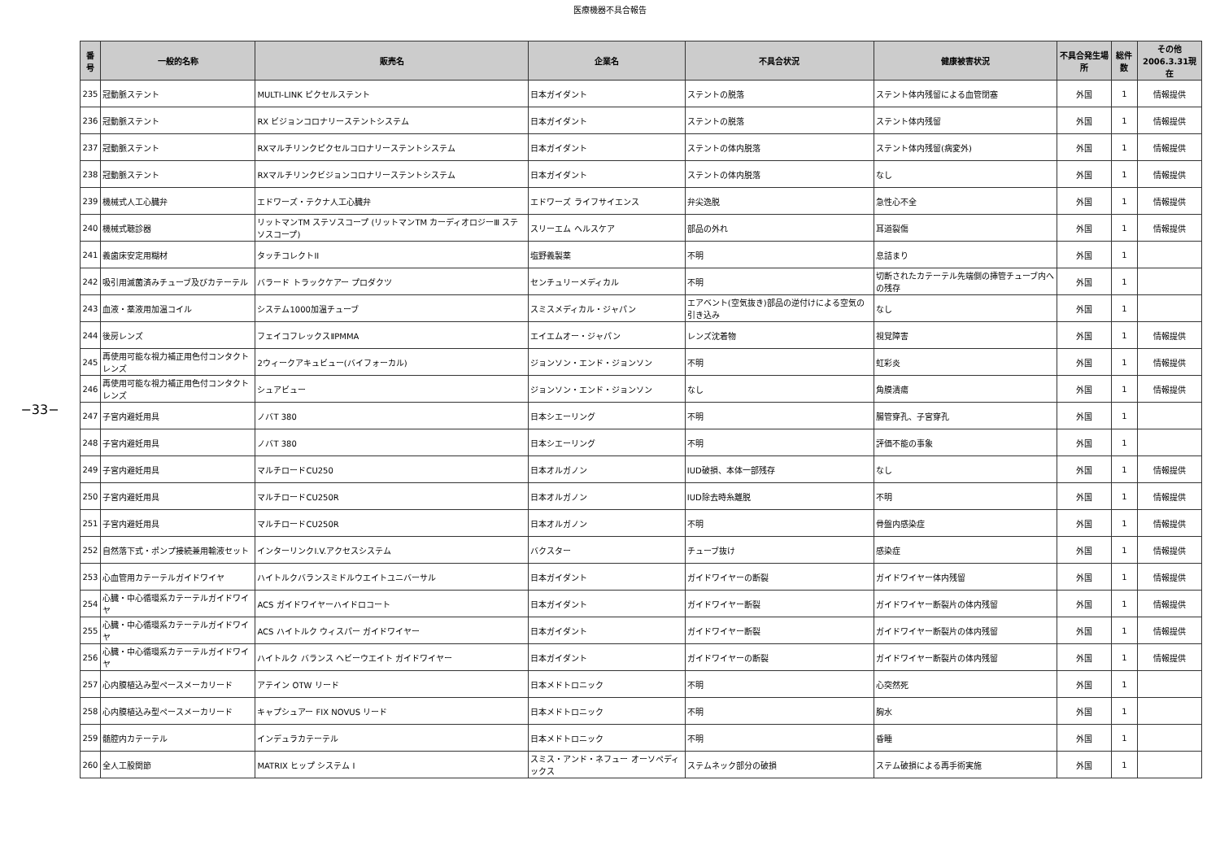医療機器不具合報告
−33−
| 番号 | 一般的名称 | 販売名 | 企業名 | 不具合状況 | 健康被害状況 | 不具合発生場所 | 総件数 | その他 2006.3.31現在 |
| --- | --- | --- | --- | --- | --- | --- | --- | --- |
| 235 | 冠動脈ステント | MULTI-LINK ピクセルステント | 日本ガイダント | ステントの脱落 | ステント体内残留による血管閉塞 | 外国 | 1 | 情報提供 |
| 236 | 冠動脈ステント | RX ビジョンコロナリーステントシステム | 日本ガイダント | ステントの脱落 | ステント体内残留 | 外国 | 1 | 情報提供 |
| 237 | 冠動脈ステント | RXマルチリンクピクセルコロナリーステントシステム | 日本ガイダント | ステントの体内脱落 | ステント体内残留(病変外) | 外国 | 1 | 情報提供 |
| 238 | 冠動脈ステント | RXマルチリンクビジョンコロナリーステントシステム | 日本ガイダント | ステントの体内脱落 | なし | 外国 | 1 | 情報提供 |
| 239 | 機械式人工心臓弁 | エドワーズ・テクナ人工心臓弁 | エドワーズ ライフサイエンス | 弁尖逸脱 | 急性心不全 | 外国 | 1 | 情報提供 |
| 240 | 機械式聴診器 | リットマンTM ステソスコープ (リットマンTM カーディオロジーⅢ ステソスコープ) | スリーエム ヘルスケア | 部品の外れ | 耳道裂傷 | 外国 | 1 | 情報提供 |
| 241 | 義歯床安定用糊材 | タッチコレクトII | 塩野義製薬 | 不明 | 息詰まり | 外国 | 1 | |
| 242 | 吸引用滅菌済みチューブ及びカテーテル | バラード トラックケアー プロダクツ | センチュリーメディカル | 不明 | 切断されたカテーテル先端側の挿管チューブ内への残存 | 外国 | 1 | |
| 243 | 血液・薬液用加温コイル | システム1000加温チューブ | スミスメディカル・ジャパン | エアベント(空気抜き)部品の逆付けによる空気の引き込み | なし | 外国 | 1 | |
| 244 | 後房レンズ | フェイコフレックスⅡPMMA | エイエムオー・ジャパン | レンズ沈着物 | 視覚障害 | 外国 | 1 | 情報提供 |
| 245 | 再使用可能な視力補正用色付コンタクトレンズ | 2ウィークアキュビュー(バイフォーカル) | ジョンソン・エンド・ジョンソン | 不明 | 虹彩炎 | 外国 | 1 | 情報提供 |
| 246 | 再使用可能な視力補正用色付コンタクトレンズ | シュアビュー | ジョンソン・エンド・ジョンソン | なし | 角膜潰瘍 | 外国 | 1 | 情報提供 |
| 247 | 子宮内避妊用具 | ノバT 380 | 日本シエーリング | 不明 | 腸管穿孔、子宮穿孔 | 外国 | 1 | |
| 248 | 子宮内避妊用具 | ノバT 380 | 日本シエーリング | 不明 | 評価不能の事象 | 外国 | 1 | |
| 249 | 子宮内避妊用具 | マルチロードCU250 | 日本オルガノン | IUD破損、本体一部残存 | なし | 外国 | 1 | 情報提供 |
| 250 | 子宮内避妊用具 | マルチロードCU250R | 日本オルガノン | IUD除去時糸離脱 | 不明 | 外国 | 1 | 情報提供 |
| 251 | 子宮内避妊用具 | マルチロードCU250R | 日本オルガノン | 不明 | 骨盤内感染症 | 外国 | 1 | 情報提供 |
| 252 | 自然落下式・ポンプ接続兼用輸液セット | インターリンクI.V.アクセスシステム | バクスター | チューブ抜け | 感染症 | 外国 | 1 | 情報提供 |
| 253 | 心血管用カテーテルガイドワイヤ | ハイトルクバランスミドルウエイトユニバーサル | 日本ガイダント | ガイドワイヤーの断裂 | ガイドワイヤー体内残留 | 外国 | 1 | 情報提供 |
| 254 | 心臓・中心循環系カテーテルガイドワイヤ | ACS ガイドワイヤーハイドロコート | 日本ガイダント | ガイドワイヤー断裂 | ガイドワイヤー断裂片の体内残留 | 外国 | 1 | 情報提供 |
| 255 | 心臓・中心循環系カテーテルガイドワイヤ | ACS ハイトルク ウィスパー ガイドワイヤー | 日本ガイダント | ガイドワイヤー断裂 | ガイドワイヤー断裂片の体内残留 | 外国 | 1 | 情報提供 |
| 256 | 心臓・中心循環系カテーテルガイドワイヤ | ハイトルク バランス ヘビーウエイト ガイドワイヤー | 日本ガイダント | ガイドワイヤーの断裂 | ガイドワイヤー断裂片の体内残留 | 外国 | 1 | 情報提供 |
| 257 | 心内膜植込み型ペースメーカリード | アテイン OTW リード | 日本メドトロニック | 不明 | 心突然死 | 外国 | 1 | |
| 258 | 心内膜植込み型ペースメーカリード | キャプシュアー FIX NOVUS リード | 日本メドトロニック | 不明 | 胸水 | 外国 | 1 | |
| 259 | 髄腔内カテーテル | インデュラカテーテル | 日本メドトロニック | 不明 | 昏睡 | 外国 | 1 | |
| 260 | 全人工股関節 | MATRIX ヒップ システム I | スミス・アンド・ネフュー オーソペディックス | ステムネック部分の破損 | ステム破損による再手術実施 | 外国 | 1 | |